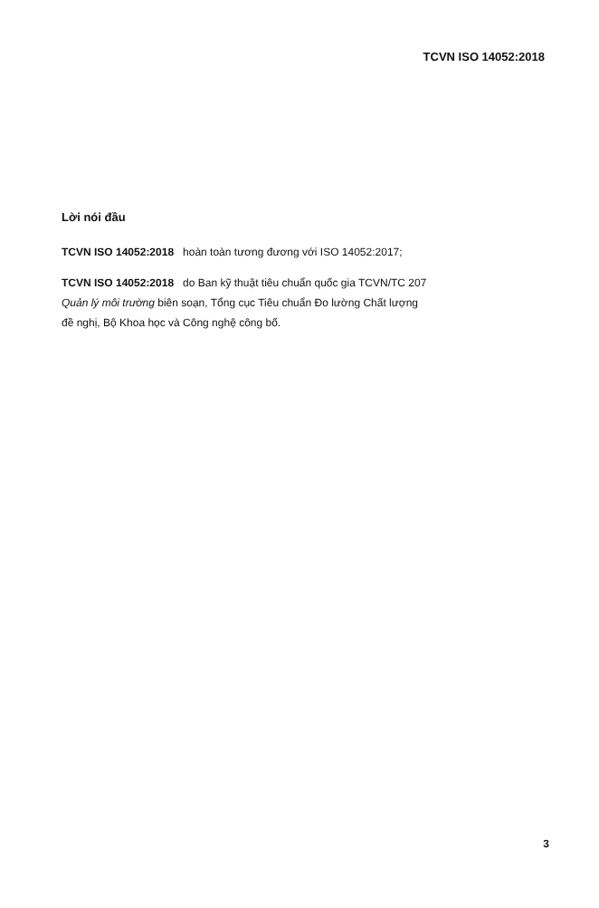TCVN ISO 14052:2018
Lời nói đầu
TCVN ISO 14052:2018 hoàn toàn tương đương với ISO 14052:2017;
TCVN ISO 14052:2018 do Ban kỹ thuật tiêu chuẩn quốc gia TCVN/TC 207
Quản lý môi trường biên soạn, Tổng cục Tiêu chuẩn Đo lường Chất lượng
đề nghị, Bộ Khoa học và Công nghệ công bố.
3